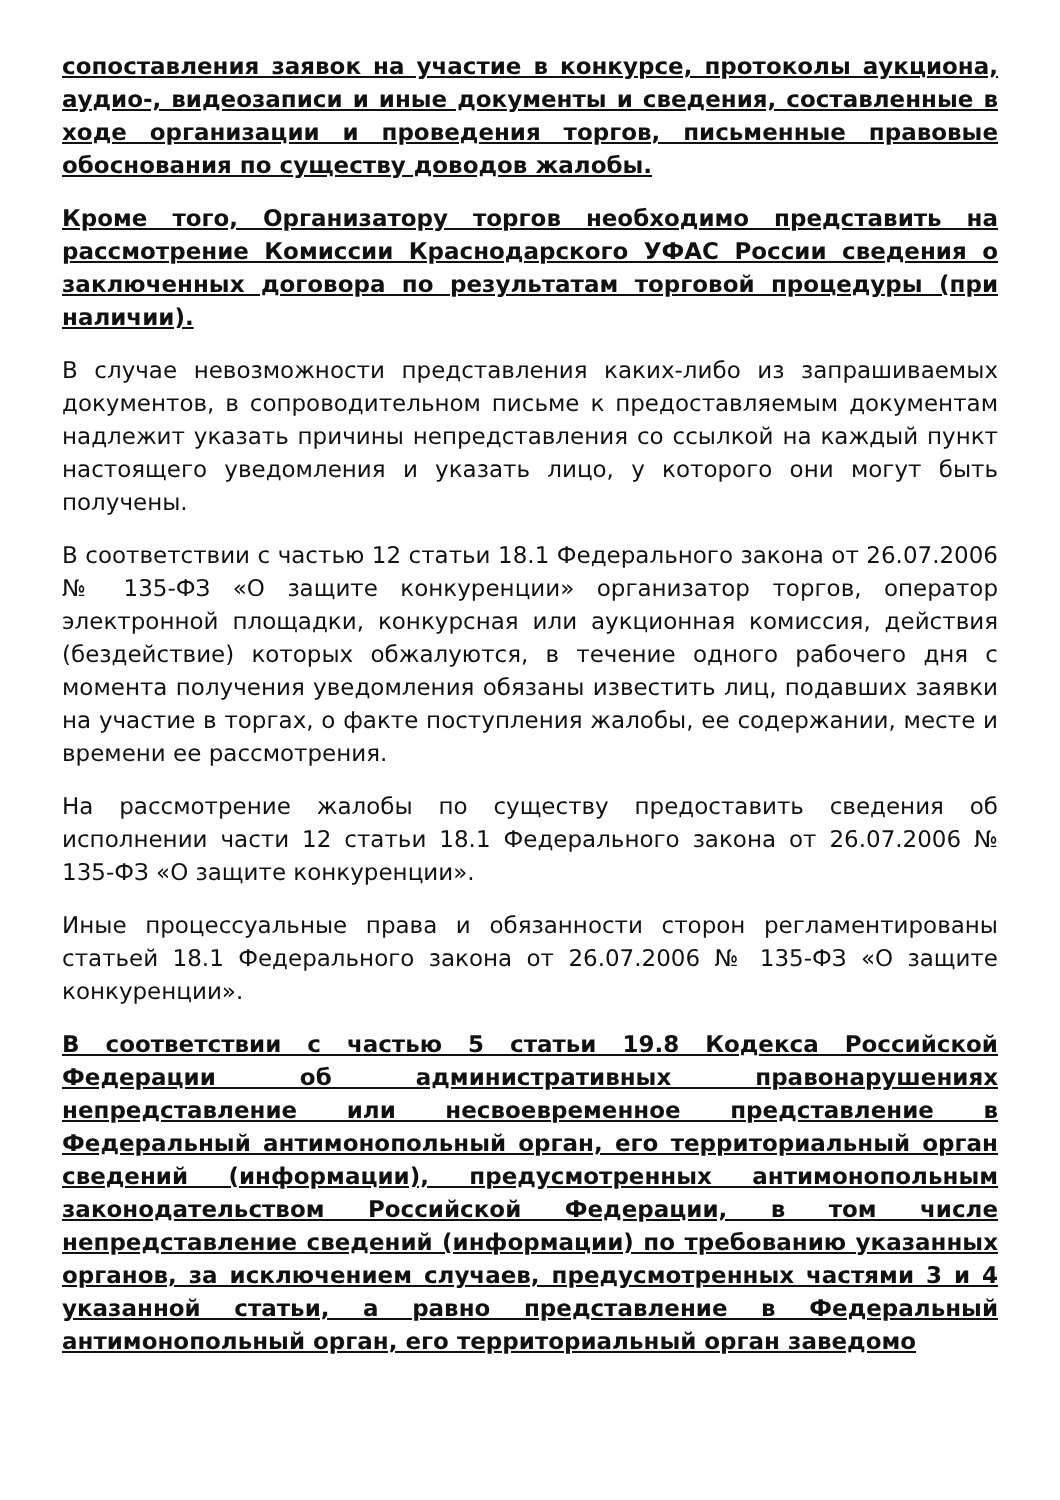сопоставления заявок на участие в конкурсе, протоколы аукциона, аудио-, видеозаписи и иные документы и сведения, составленные в ходе организации и проведения торгов, письменные правовые обоснования по существу доводов жалобы.
Кроме того, Организатору торгов необходимо представить на рассмотрение Комиссии Краснодарского УФАС России сведения о заключенных договора по результатам торговой процедуры (при наличии).
В случае невозможности представления каких-либо из запрашиваемых документов, в сопроводительном письме к предоставляемым документам надлежит указать причины непредставления со ссылкой на каждый пункт настоящего уведомления и указать лицо, у которого они могут быть получены.
В соответствии с частью 12 статьи 18.1 Федерального закона от 26.07.2006 № 135-ФЗ «О защите конкуренции» организатор торгов, оператор электронной площадки, конкурсная или аукционная комиссия, действия (бездействие) которых обжалуются, в течение одного рабочего дня с момента получения уведомления обязаны известить лиц, подавших заявки на участие в торгах, о факте поступления жалобы, ее содержании, месте и времени ее рассмотрения.
На рассмотрение жалобы по существу предоставить сведения об исполнении части 12 статьи 18.1 Федерального закона от 26.07.2006 № 135-ФЗ «О защите конкуренции».
Иные процессуальные права и обязанности сторон регламентированы статьей 18.1 Федерального закона от 26.07.2006 № 135-ФЗ «О защите конкуренции».
В соответствии с частью 5 статьи 19.8 Кодекса Российской Федерации об административных правонарушениях непредставление или несвоевременное представление в Федеральный антимонопольный орган, его территориальный орган сведений (информации), предусмотренных антимонопольным законодательством Российской Федерации, в том числе непредставление сведений (информации) по требованию указанных органов, за исключением случаев, предусмотренных частями 3 и 4 указанной статьи, а равно представление в Федеральный антимонопольный орган, его территориальный орган заведомо